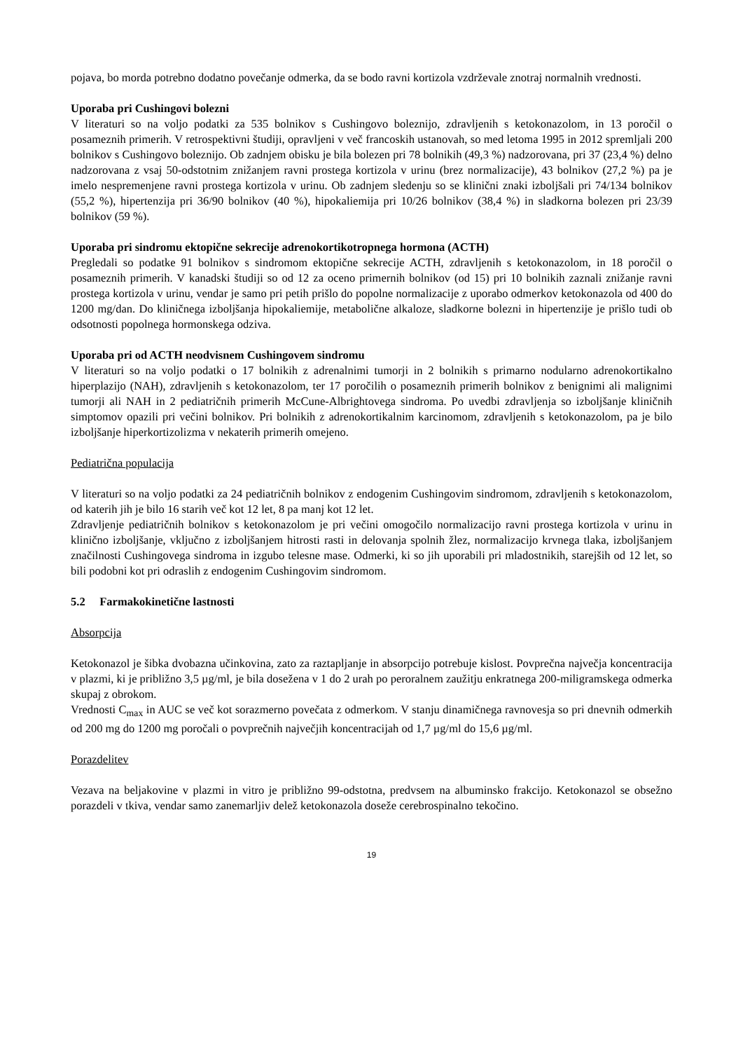pojava, bo morda potrebno dodatno povečanje odmerka, da se bodo ravni kortizola vzdrževale znotraj normalnih vrednosti.
Uporaba pri Cushingovi bolezni
V literaturi so na voljo podatki za 535 bolnikov s Cushingovo boleznijo, zdravljenih s ketokonazolom, in 13 poročil o posameznih primerih. V retrospektivni študiji, opravljeni v več francoskih ustanovah, so med letoma 1995 in 2012 spremljali 200 bolnikov s Cushingovo boleznijo. Ob zadnjem obisku je bila bolezen pri 78 bolnikih (49,3 %) nadzorovana, pri 37 (23,4 %) delno nadzorovana z vsaj 50-odstotnim znižanjem ravni prostega kortizola v urinu (brez normalizacije), 43 bolnikov (27,2 %) pa je imelo nespremenjene ravni prostega kortizola v urinu. Ob zadnjem sledenju so se klinični znaki izboljšali pri 74/134 bolnikov (55,2 %), hipertenzija pri 36/90 bolnikov (40 %), hipokaliemija pri 10/26 bolnikov (38,4 %) in sladkorna bolezen pri 23/39 bolnikov (59 %).
Uporaba pri sindromu ektopične sekrecije adrenokortikotropnega hormona (ACTH)
Pregledali so podatke 91 bolnikov s sindromom ektopične sekrecije ACTH, zdravljenih s ketokonazolom, in 18 poročil o posameznih primerih. V kanadski študiji so od 12 za oceno primernih bolnikov (od 15) pri 10 bolnikih zaznali znižanje ravni prostega kortizola v urinu, vendar je samo pri petih prišlo do popolne normalizacije z uporabo odmerkov ketokonazola od 400 do 1200 mg/dan. Do kliničnega izboljšanja hipokaliemije, metabolične alkaloze, sladkorne bolezni in hipertenzije je prišlo tudi ob odsotnosti popolnega hormonskega odziva.
Uporaba pri od ACTH neodvisnem Cushingovem sindromu
V literaturi so na voljo podatki o 17 bolnikih z adrenalnimi tumorji in 2 bolnikih s primarno nodularno adrenokortikalno hiperplazijo (NAH), zdravljenih s ketokonazolom, ter 17 poročilih o posameznih primerih bolnikov z benignimi ali malignimi tumorji ali NAH in 2 pediatričnih primerih McCune-Albrightovega sindroma. Po uvedbi zdravljenja so izboljšanje kliničnih simptomov opazili pri večini bolnikov. Pri bolnikih z adrenokortikalnim karcinomom, zdravljenih s ketokonazolom, pa je bilo izboljšanje hiperkortizolizma v nekaterih primerih omejeno.
Pediatrična populacija
V literaturi so na voljo podatki za 24 pediatričnih bolnikov z endogenim Cushingovim sindromom, zdravljenih s ketokonazolom, od katerih jih je bilo 16 starih več kot 12 let, 8 pa manj kot 12 let.
Zdravljenje pediatričnih bolnikov s ketokonazolom je pri večini omogočilo normalizacijo ravni prostega kortizola v urinu in klinično izboljšanje, vključno z izboljšanjem hitrosti rasti in delovanja spolnih žlez, normalizacijo krvnega tlaka, izboljšanjem značilnosti Cushingovega sindroma in izgubo telesne mase. Odmerki, ki so jih uporabili pri mladostnikih, starejših od 12 let, so bili podobni kot pri odraslih z endogenim Cushingovim sindromom.
5.2 Farmakokinetične lastnosti
Absorpcija
Ketokonazol je šibka dvobazna učinkovina, zato za raztapljanje in absorpcijo potrebuje kislost. Povprečna največja koncentracija v plazmi, ki je približno 3,5 µg/ml, je bila dosežena v 1 do 2 urah po peroralnem zaužitju enkratnega 200-miligramskega odmerka skupaj z obrokom.
Vrednosti C<sub>max</sub> in AUC se več kot sorazmerno povečata z odmerkom. V stanju dinamičnega ravnovesja so pri dnevnih odmerkih od 200 mg do 1200 mg poročali o povprečnih največjih koncentracijah od 1,7 µg/ml do 15,6 µg/ml.
Porazdelitev
Vezava na beljakovine v plazmi in vitro je približno 99-odstotna, predvsem na albuminsko frakcijo. Ketokonazol se obsežno porazdeli v tkiva, vendar samo zanemarljiv delež ketokonazola doseže cerebrospinalno tekočino.
19